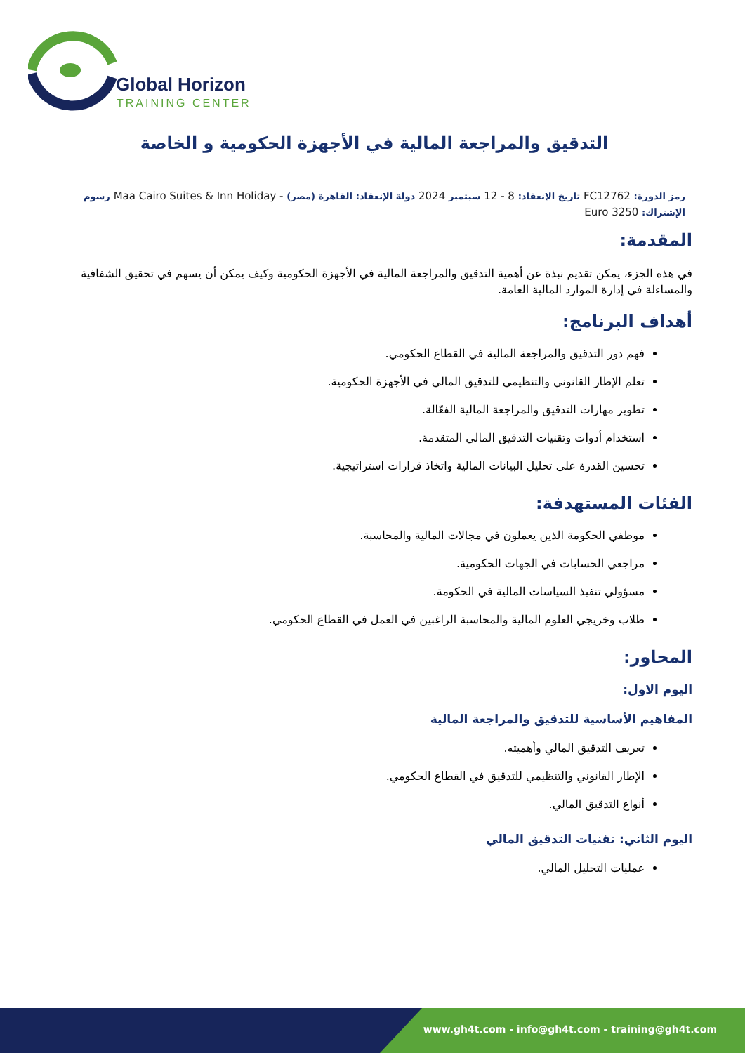Global Horizon
TRAINING CENTER
التدقيق والمراجعة المالية في الأجهزة الحكومية و الخاصة
رمز الدورة: FC12762 تاريخ الإنعقاد: 8 - 12 سبتمبر 2024 دولة الإنعقاد: القاهرة (مصر) - Maa Cairo Suites & Inn Holiday رسوم الإشتراك: 3250 Euro
المقدمة:
في هذه الجزء، يمكن تقديم نبذة عن أهمية التدقيق والمراجعة المالية في الأجهزة الحكومية وكيف يمكن أن يسهم في تحقيق الشفافية والمساءلة في إدارة الموارد المالية العامة.
أهداف البرنامج:
فهم دور التدقيق والمراجعة المالية في القطاع الحكومي.
تعلم الإطار القانوني والتنظيمي للتدقيق المالي في الأجهزة الحكومية.
تطوير مهارات التدقيق والمراجعة المالية الفعّالة.
استخدام أدوات وتقنيات التدقيق المالي المتقدمة.
تحسين القدرة على تحليل البيانات المالية واتخاذ قرارات استراتيجية.
الفئات المستهدفة:
موظفي الحكومة الذين يعملون في مجالات المالية والمحاسبة.
مراجعي الحسابات في الجهات الحكومية.
مسؤولي تنفيذ السياسات المالية في الحكومة.
طلاب وخريجي العلوم المالية والمحاسبة الراغبين في العمل في القطاع الحكومي.
المحاور:
اليوم الاول:
المفاهيم الأساسية للتدقيق والمراجعة المالية
تعريف التدقيق المالي وأهميته.
الإطار القانوني والتنظيمي للتدقيق في القطاع الحكومي.
أنواع التدقيق المالي.
اليوم الثاني: تقنيات التدقيق المالي
عمليات التحليل المالي.
www.gh4t.com - info@gh4t.com - training@gh4t.com